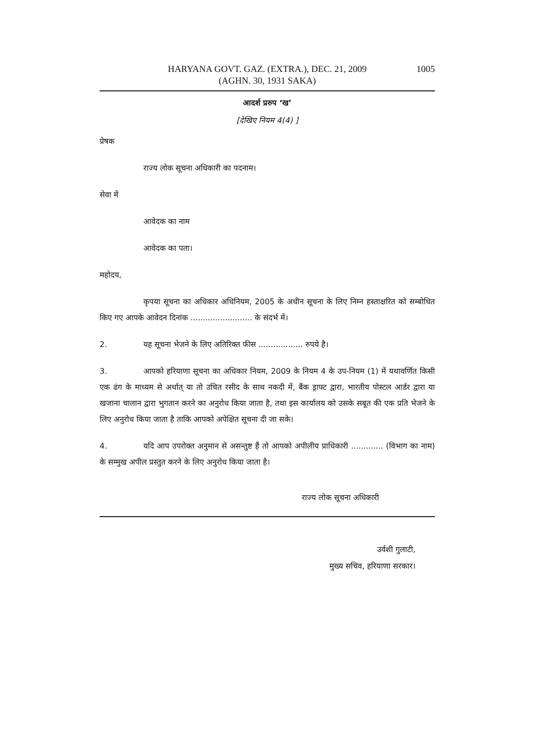HARYANA GOVT. GAZ. (EXTRA.), DEC. 21, 2009
(AGHN. 30, 1931 SAKA)
1005
आदर्श प्ररुप ‘ख’
[देखिए नियम 4(4) ]
प्रेषक
राज्य लोक सूचना अधिकारी का पदनाम।
सेवा में
आवेदक का नाम
आवेदक का पता।
महोदय,
कृपया सूचना का अधिकार अधिनियम, 2005 के अधीन सूचना के लिए निम्न हस्ताक्षरित को सम्बोधित किए गए आपके आवेदन दिनांक ......................... के संदर्भ में।
2. यह सूचना भेजने के लिए अतिरिक्त फीस .................. रुपये है।
3. आपको हरियाणा सूचना का अधिकार नियम, 2009 के नियम 4 के उप-नियम (1) में यथावर्णित किसी एक ढंग के माध्यम से अर्थात् या तो उचित रसीद के साथ नकदी में, बैंक ड्राफ्ट द्वारा, भारतीय पोस्टल आर्डर द्वारा या खजाना चालान द्वारा भुगतान करने का अनुरोध किया जाता है, तथा इस कार्यालय को उसके सबूत की एक प्रति भेजने के लिए अनुरोध किया जाता है ताकि आपको अपेक्षित सूचना दी जा सके।
4. यदि आप उपरोक्त अनुमान से असन्तुष्ट हैं तो आपको अपीलीय प्राधिकारी ............. (विभाग का नाम) के सम्मुख अपील प्रस्तुत करने के लिए अनुरोध किया जाता है।
राज्य लोक सूचना अधिकारी
उर्वशी गुलाटी,
मुख्य सचिव, हरियाणा सरकार।